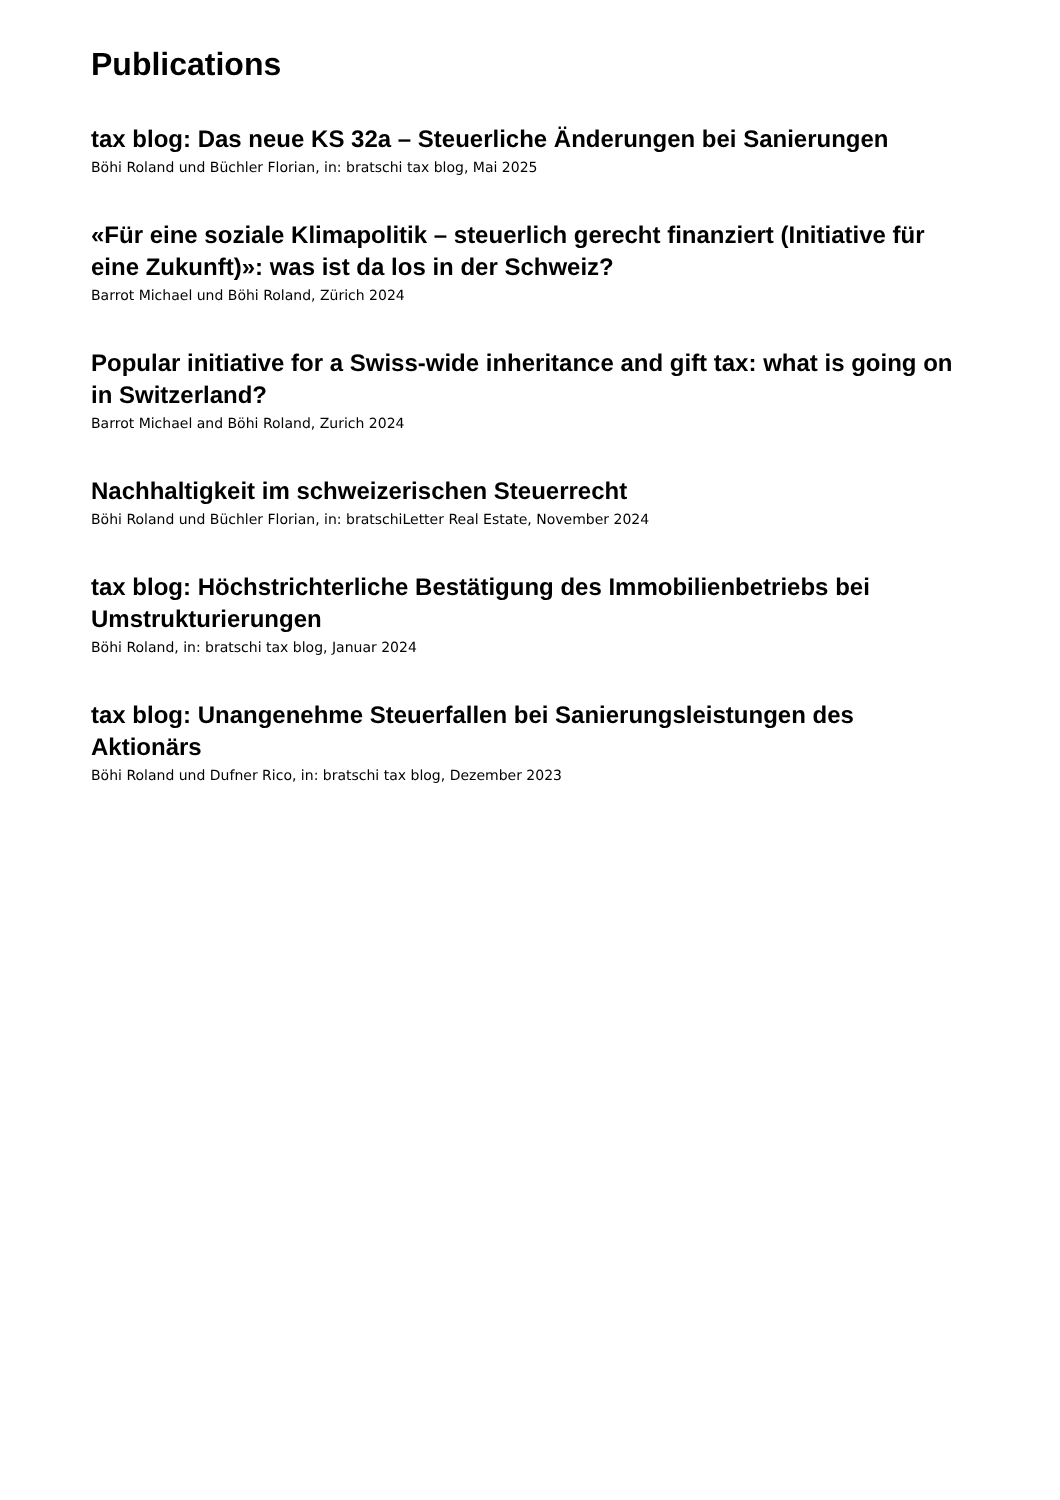Publications
tax blog: Das neue KS 32a – Steuerliche Änderungen bei Sanierungen
Böhi Roland und Büchler Florian, in: bratschi tax blog, Mai 2025
«Für eine soziale Klimapolitik – steuerlich gerecht finanziert (Initiative für eine Zukunft)»: was ist da los in der Schweiz?
Barrot Michael und Böhi Roland, Zürich 2024
Popular initiative for a Swiss-wide inheritance and gift tax: what is going on in Switzerland?
Barrot Michael and Böhi Roland, Zurich 2024
Nachhaltigkeit im schweizerischen Steuerrecht
Böhi Roland und Büchler Florian, in: bratschiLetter Real Estate, November 2024
tax blog: Höchstrichterliche Bestätigung des Immobilienbetriebs bei Umstrukturierungen
Böhi Roland, in: bratschi tax blog, Januar 2024
tax blog: Unangenehme Steuerfallen bei Sanierungsleistungen des Aktionärs
Böhi Roland und Dufner Rico, in: bratschi tax blog, Dezember 2023